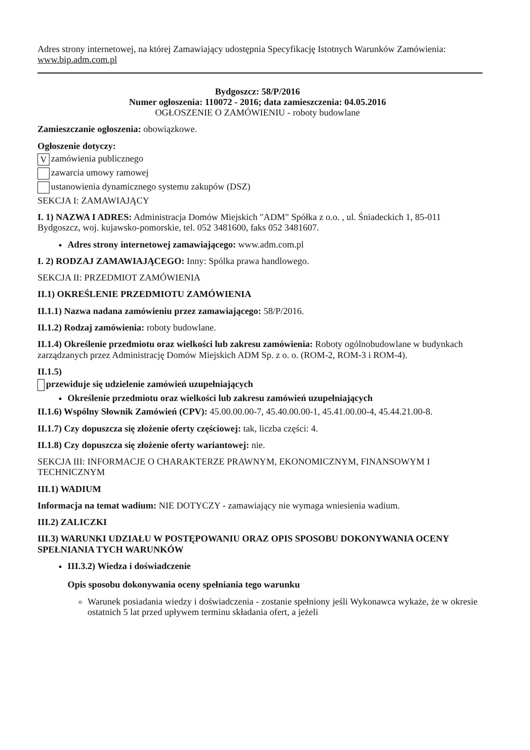Adres strony internetowej, na której Zamawiający udostępnia Specyfikację Istotnych Warunków Zamówienia: www.bip.adm.com.pl
Bydgoszcz: 58/P/2016
Numer ogłoszenia: 110072 - 2016; data zamieszczenia: 04.05.2016
OGŁOSZENIE O ZAMÓWIENIU - roboty budowlane
Zamieszczanie ogłoszenia: obowiązkowe.
Ogłoszenie dotyczy:
Vzamówienia publicznego
zawarcia umowy ramowej
ustanowienia dynamicznego systemu zakupów (DSZ)
SEKCJA I: ZAMAWIAJĄCY
I. 1) NAZWA I ADRES: Administracja Domów Miejskich "ADM" Spółka z o.o. , ul. Śniadeckich 1, 85-011 Bydgoszcz, woj. kujawsko-pomorskie, tel. 052 3481600, faks 052 3481607.
Adres strony internetowej zamawiającego: www.adm.com.pl
I. 2) RODZAJ ZAMAWIAJĄCEGO: Inny: Spólka prawa handlowego.
SEKCJA II: PRZEDMIOT ZAMÓWIENIA
II.1) OKREŚLENIE PRZEDMIOTU ZAMÓWIENIA
II.1.1) Nazwa nadana zamówieniu przez zamawiającego: 58/P/2016.
II.1.2) Rodzaj zamówienia: roboty budowlane.
II.1.4) Określenie przedmiotu oraz wielkości lub zakresu zamówienia: Roboty ogólnobudowlane w budynkach zarządzanych przez Administrację Domów Miejskich ADM Sp. z o. o. (ROM-2, ROM-3 i ROM-4).
II.1.5)
przewiduje się udzielenie zamówień uzupełniających
Określenie przedmiotu oraz wielkości lub zakresu zamówień uzupełniających
II.1.6) Wspólny Słownik Zamówień (CPV): 45.00.00.00-7, 45.40.00.00-1, 45.41.00.00-4, 45.44.21.00-8.
II.1.7) Czy dopuszcza się złożenie oferty częściowej: tak, liczba części: 4.
II.1.8) Czy dopuszcza się złożenie oferty wariantowej: nie.
SEKCJA III: INFORMACJE O CHARAKTERZE PRAWNYM, EKONOMICZNYM, FINANSOWYM I TECHNICZNYM
III.1) WADIUM
Informacja na temat wadium: NIE DOTYCZY - zamawiający nie wymaga wniesienia wadium.
III.2) ZALICZKI
III.3) WARUNKI UDZIAŁU W POSTĘPOWANIU ORAZ OPIS SPOSOBU DOKONYWANIA OCENY SPEŁNIANIA TYCH WARUNKÓW
III.3.2) Wiedza i doświadczenie
Opis sposobu dokonywania oceny spełniania tego warunku
Warunek posiadania wiedzy i doświadczenia - zostanie spełniony jeśli Wykonawca wykaże, że w okresie ostatnich 5 lat przed upływem terminu składania ofert, a jeżeli